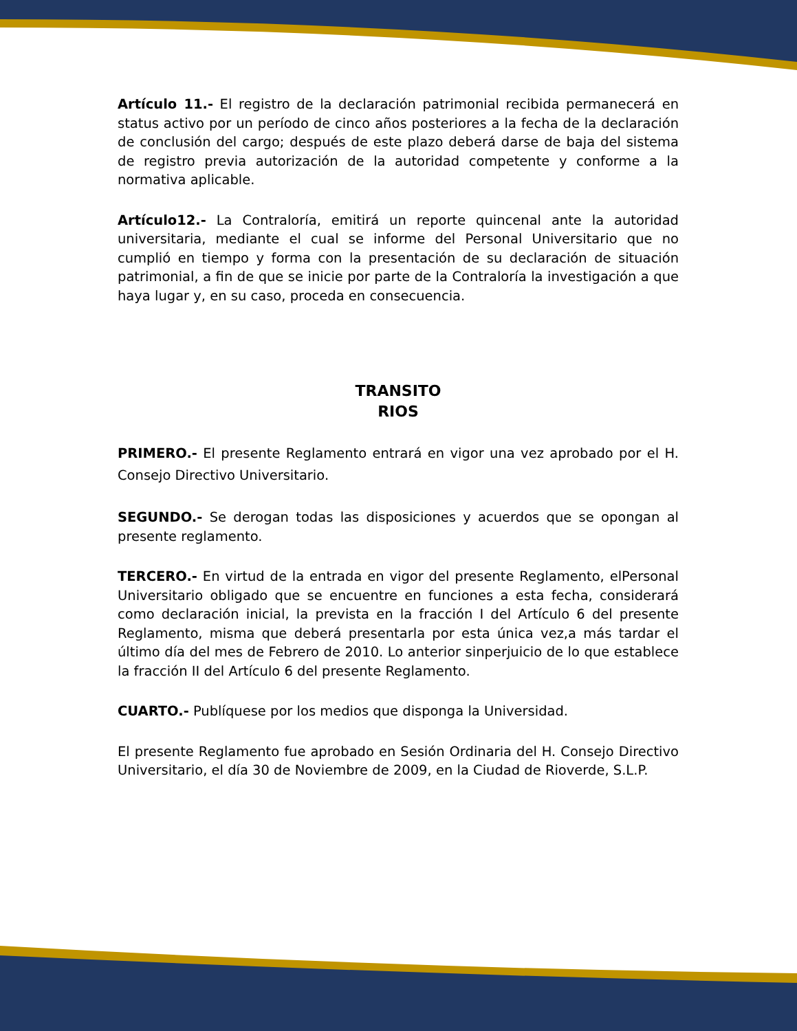Artículo 11.- El registro de la declaración patrimonial recibida permanecerá en status activo por un período de cinco años posteriores a la fecha de la declaración de conclusión del cargo; después de este plazo deberá darse de baja del sistema de registro previa autorización de la autoridad competente y conforme a la normativa aplicable.
Artículo12.- La Contraloría, emitirá un reporte quincenal ante la autoridad universitaria, mediante el cual se informe del Personal Universitario que no cumplió en tiempo y forma con la presentación de su declaración de situación patrimonial, a fin de que se inicie por parte de la Contraloría la investigación a que haya lugar y, en su caso, proceda en consecuencia.
TRANSITO
RIOS
PRIMERO.- El presente Reglamento entrará en vigor una vez aprobado por el H. Consejo Directivo Universitario.
SEGUNDO.- Se derogan todas las disposiciones y acuerdos que se opongan al presente reglamento.
TERCERO.- En virtud de la entrada en vigor del presente Reglamento, elPersonal Universitario obligado que se encuentre en funciones a esta fecha, considerará como declaración inicial, la prevista en la fracción I del Artículo 6 del presente Reglamento, misma que deberá presentarla por esta única vez,a más tardar el último día del mes de Febrero de 2010. Lo anterior sinperjuicio de lo que establece la fracción II del Artículo 6 del presente Reglamento.
CUARTO.- Publíquese por los medios que disponga la Universidad.
El presente Reglamento fue aprobado en Sesión Ordinaria del H. Consejo Directivo Universitario, el día 30 de Noviembre de 2009, en la Ciudad de Rioverde, S.L.P.